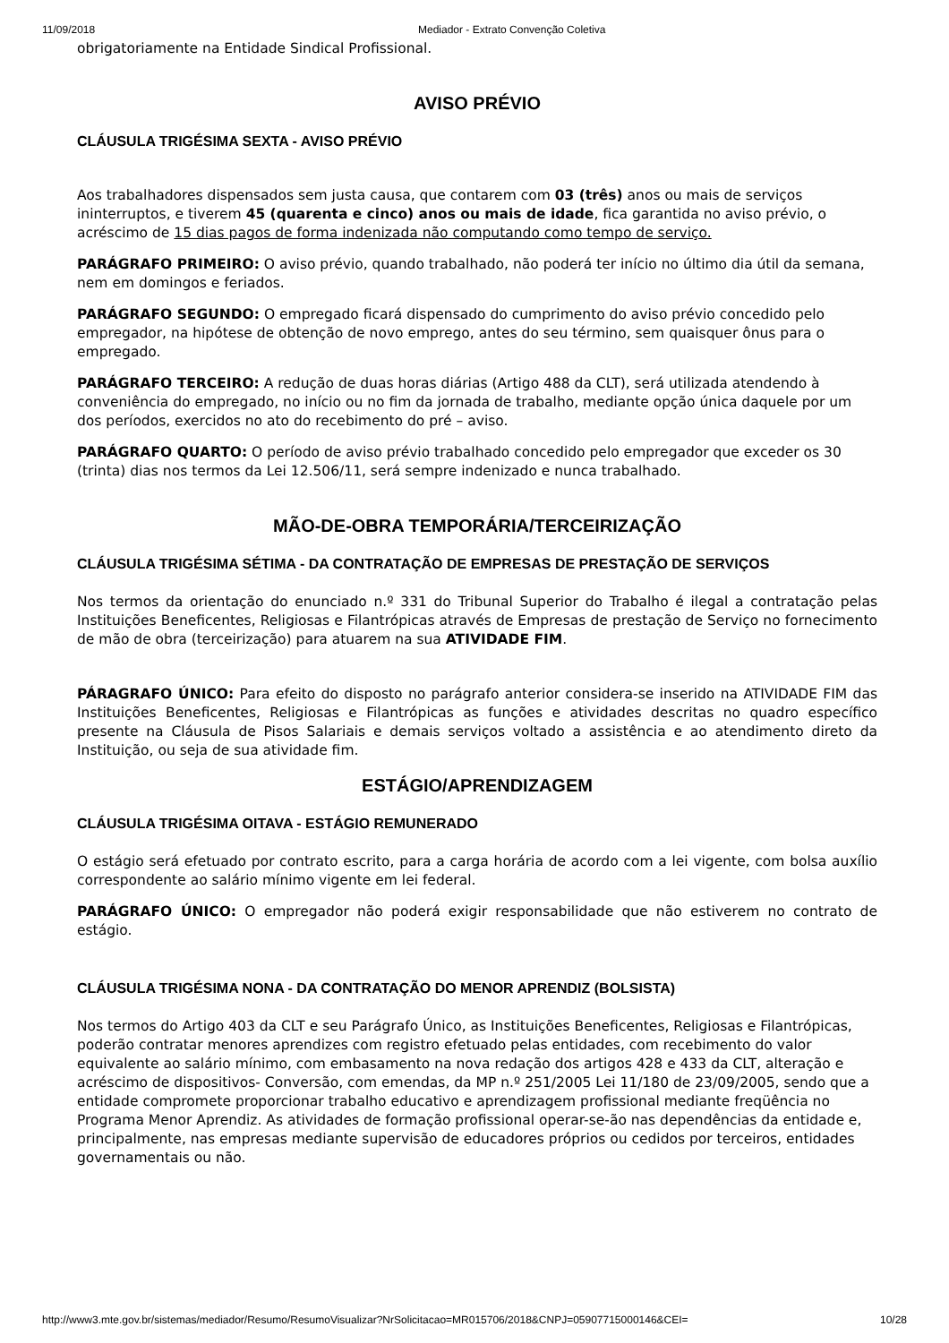11/09/2018 Mediador - Extrato Convenção Coletiva
obrigatoriamente na Entidade Sindical Profissional.
AVISO PRÉVIO
CLÁUSULA TRIGÉSIMA SEXTA - AVISO PRÉVIO
Aos trabalhadores dispensados sem justa causa, que contarem com 03 (três) anos ou mais de serviços ininterruptos, e tiverem 45 (quarenta e cinco) anos ou mais de idade, fica garantida no aviso prévio, o acréscimo de 15 dias pagos de forma indenizada não computando como tempo de serviço.
PARÁGRAFO PRIMEIRO: O aviso prévio, quando trabalhado, não poderá ter início no último dia útil da semana, nem em domingos e feriados.
PARÁGRAFO SEGUNDO: O empregado ficará dispensado do cumprimento do aviso prévio concedido pelo empregador, na hipótese de obtenção de novo emprego, antes do seu término, sem quaisquer ônus para o empregado.
PARÁGRAFO TERCEIRO: A redução de duas horas diárias (Artigo 488 da CLT), será utilizada atendendo à conveniência do empregado, no início ou no fim da jornada de trabalho, mediante opção única daquele por um dos períodos, exercidos no ato do recebimento do pré – aviso.
PARÁGRAFO QUARTO: O período de aviso prévio trabalhado concedido pelo empregador que exceder os 30 (trinta) dias nos termos da Lei 12.506/11, será sempre indenizado e nunca trabalhado.
MÃO-DE-OBRA TEMPORÁRIA/TERCEIRIZAÇÃO
CLÁUSULA TRIGÉSIMA SÉTIMA - DA CONTRATAÇÃO DE EMPRESAS DE PRESTAÇÃO DE SERVIÇOS
Nos termos da orientação do enunciado n.º 331 do Tribunal Superior do Trabalho é ilegal a contratação pelas Instituições Beneficentes, Religiosas e Filantrópicas através de Empresas de prestação de Serviço no fornecimento de mão de obra (terceirização) para atuarem na sua ATIVIDADE FIM.
PÁRAGRAFO ÚNICO: Para efeito do disposto no parágrafo anterior considera-se inserido na ATIVIDADE FIM das Instituições Beneficentes, Religiosas e Filantrópicas as funções e atividades descritas no quadro específico presente na Cláusula de Pisos Salariais e demais serviços voltado a assistência e ao atendimento direto da Instituição, ou seja de sua atividade fim.
ESTÁGIO/APRENDIZAGEM
CLÁUSULA TRIGÉSIMA OITAVA - ESTÁGIO REMUNERADO
O estágio será efetuado por contrato escrito, para a carga horária de acordo com a lei vigente, com bolsa auxílio correspondente ao salário mínimo vigente em lei federal.
PARÁGRAFO ÚNICO: O empregador não poderá exigir responsabilidade que não estiverem no contrato de estágio.
CLÁUSULA TRIGÉSIMA NONA - DA CONTRATAÇÃO DO MENOR APRENDIZ (BOLSISTA)
Nos termos do Artigo 403 da CLT e seu Parágrafo Único, as Instituições Beneficentes, Religiosas e Filantrópicas, poderão contratar menores aprendizes com registro efetuado pelas entidades, com recebimento do valor equivalente ao salário mínimo, com embasamento na nova redação dos artigos 428 e 433 da CLT, alteração e acréscimo de dispositivos- Conversão, com emendas, da MP n.º 251/2005 Lei 11/180 de 23/09/2005, sendo que a entidade compromete proporcionar trabalho educativo e aprendizagem profissional mediante freqüência no Programa Menor Aprendiz. As atividades de formação profissional operar-se-ão nas dependências da entidade e, principalmente, nas empresas mediante supervisão de educadores próprios ou cedidos por terceiros, entidades governamentais ou não.
http://www3.mte.gov.br/sistemas/mediador/Resumo/ResumoVisualizar?NrSolicitacao=MR015706/2018&CNPJ=05907715000146&CEI= 10/28